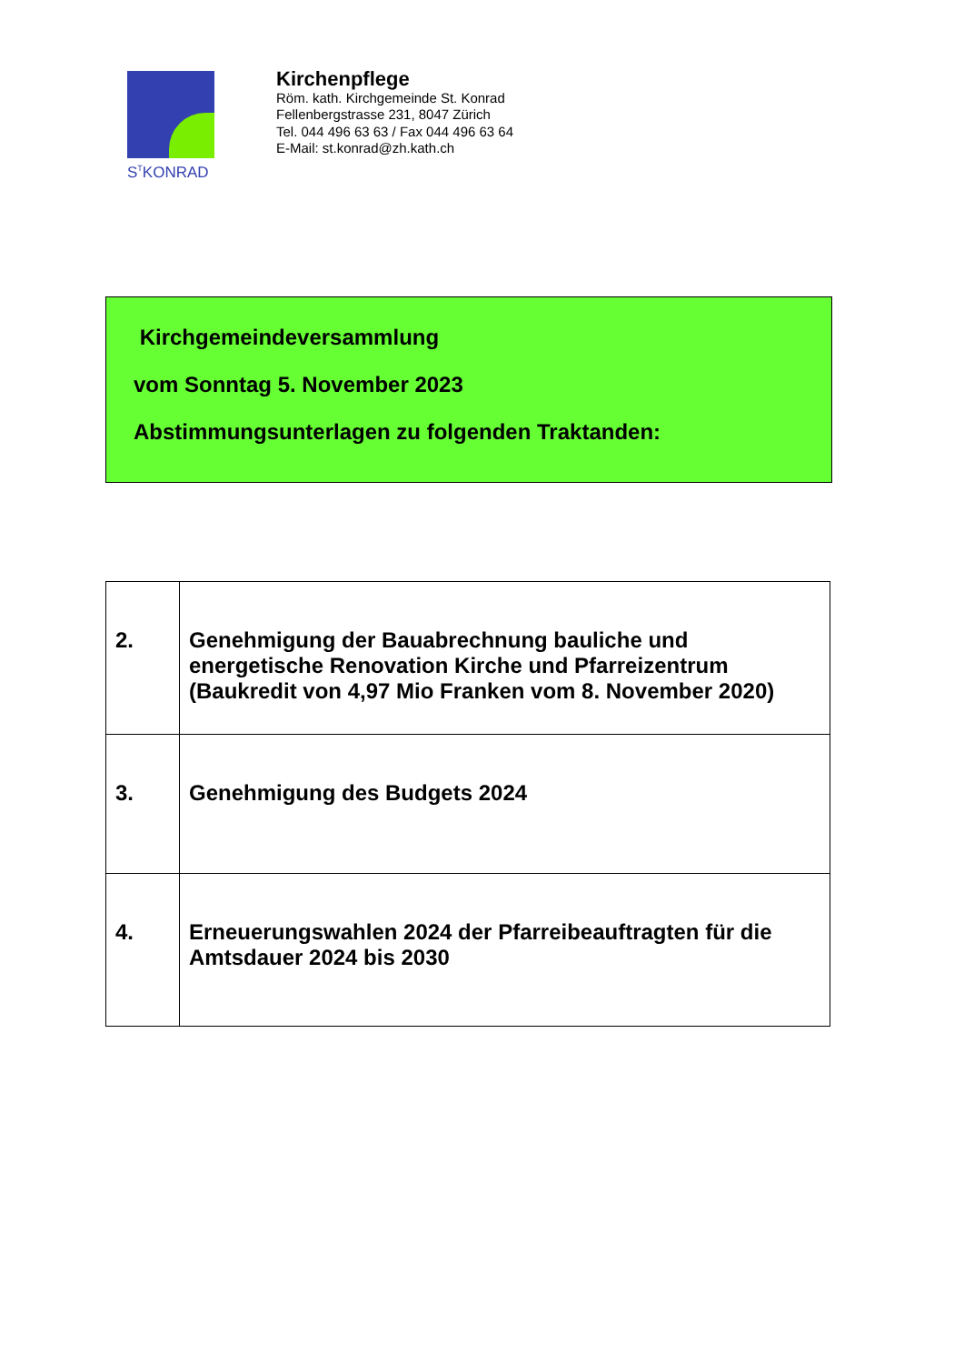S<sup>T</sup>KONRAD
Kirchenpflege
Röm. kath. Kirchgemeinde St. Konrad
Fellenbergstrasse 231, 8047 Zürich
Tel. 044 496 63 63 / Fax 044 496 63 64
E-Mail: st.konrad@zh.kath.ch
Kirchgemeindeversammlung
vom Sonntag 5. November 2023
Abstimmungsunterlagen zu folgenden Traktanden:
| 2. | Genehmigung der Bauabrechnung bauliche und energetische Renovation Kirche und Pfarreizentrum (Baukredit von 4,97 Mio Franken vom 8. November 2020) |
| 3. | Genehmigung des Budgets 2024 |
| 4. | Erneuerungswahlen 2024 der Pfarreibeauftragten für die Amtsdauer 2024 bis 2030 |